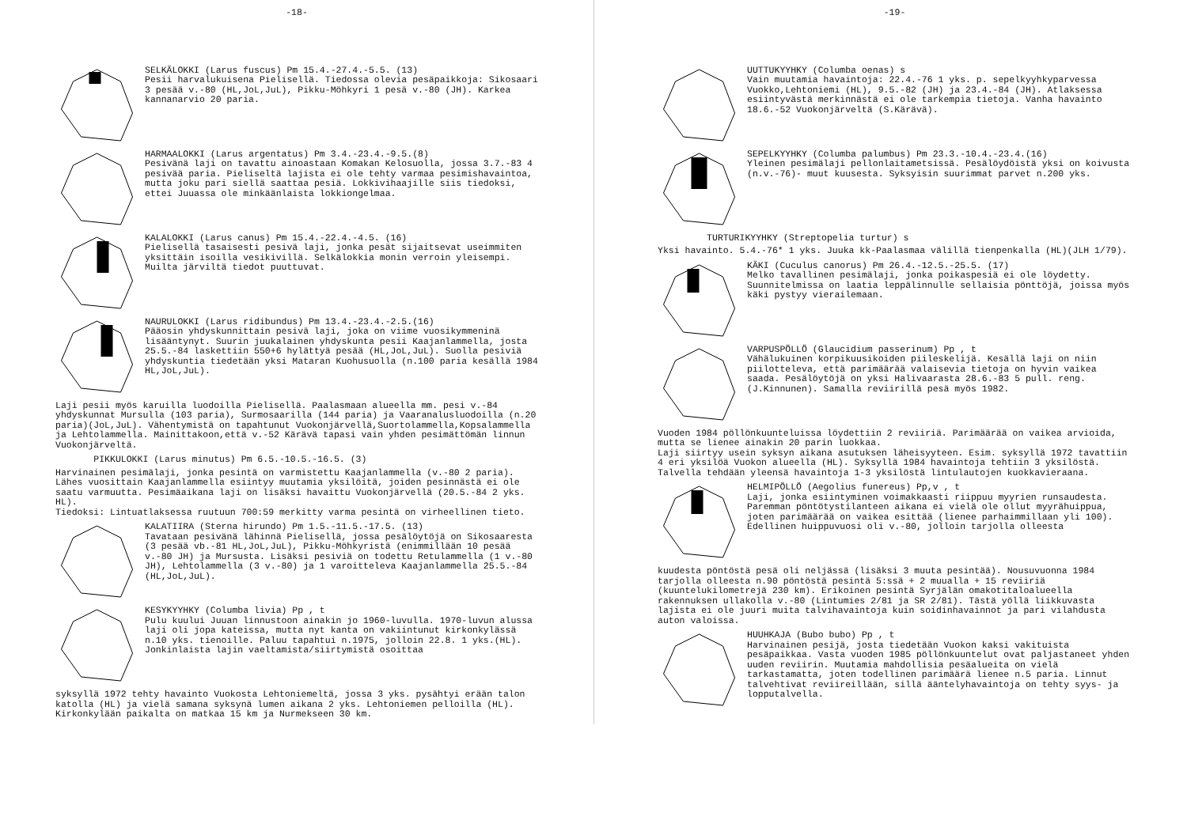-18-
SELKÄLOKKI (Larus fuscus) Pm 15.4.-27.4.-5.5. (13)
Pesii harvalukuisena Pielisellä. Tiedossa olevia pesäpaikkoja: Sikosaari 3 pesää v.-80 (HL,JoL,JuL), Pikku-Möhkyri 1 pesä v.-80 (JH). Karkea kannanarvio 20 paria.
HARMAALOKKI (Larus argentatus) Pm 3.4.-23.4.-9.5.(8)
Pesivänä laji on tavattu ainoastaan Komakan Kelosuolla, jossa 3.7.-83 4 pesivää paria. Pieliseltä lajista ei ole tehty varmaa pesimishavaintoa, mutta joku pari siellä saattaa pesiä. Lokkivihaajille siis tiedoksi, ettei Juuassa ole minkäänlaista lokkiongelmaa.
KALALOKKI (Larus canus) Pm 15.4.-22.4.-4.5. (16)
Pielisellä tasaisesti pesivä laji, jonka pesät sijaitsevat useimmiten yksittäin isoilla vesikivillä. Selkälokkia monin verroin yleisempi. Muilta järviltä tiedot puuttuvat.
NAURULOKKI (Larus ridibundus) Pm 13.4.-23.4.-2.5.(16)
Pääosin yhdyskunnittain pesivä laji, joka on viime vuosikymmeninä lisääntynyt. Suurin juukalainen yhdyskunta pesii Kaajanlammella, josta 25.5.-84 laskettiin 550+6 hylättyä pesää (HL,JoL,JuL). Suolla pesiviä yhdyskuntia tiedetään yksi Mataran Kuohusuolla (n.100 paria kesällä 1984 HL,JoL,JuL).
Laji pesii myös karuilla luodoilla Pielisellä. Paalasmaan alueella mm. pesi v.-84 yhdyskunnat Mursulla (103 paria), Surmosaarilla (144 paria) ja Vaaranalusluodoilla (n.20 paria)(JoL,JuL). Vähentymistä on tapahtunut Vuokonjärvellä,Suortolammella,Kopsalammella ja Lehtolammella. Mainittakoon,että v.-52 Kärävä tapasi vain yhden pesimättömän linnun Vuokonjärveltä.
PIKKULOKKI (Larus minutus) Pm 6.5.-10.5.-16.5. (3)
Harvinainen pesimälaji, jonka pesintä on varmistettu Kaajanlammella (v.-80 2 paria). Lähes vuosittain Kaajanlammella esiintyy muutamia yksilöitä, joiden pesinnästä ei ole saatu varmuutta. Pesimäaikana laji on lisäksi havaittu Vuokonjärvellä (20.5.-84 2 yks. HL).
Tiedoksi: Lintuatlaksessa ruutuun 700:59 merkitty varma pesintä on virheellinen tieto.
KALATIIRA (Sterna hirundo) Pm 1.5.-11.5.-17.5. (13)
Tavataan pesivänä lähinnä Pielisellä, jossa pesälöytöjä on Sikosaaresta (3 pesää vb.-81 HL,JoL,JuL), Pikku-Möhkyristä (enimmillään 10 pesää v.-80 JH) ja Mursusta. Lisäksi pesiviä on todettu Retulammella (1 v.-80 JH), Lehtolammella (3 v.-80) ja 1 varoitteleva Kaajanlammella 25.5.-84 (HL,JoL,JuL).
KESYKYYHKY (Columba livia) Pp , t
Pulu kuului Juuan linnustoon ainakin jo 1960-luvulla. 1970-luvun alussa laji oli jopa kateissa, mutta nyt kanta on vakiintunut kirkonkylässä n.10 yks. tienoille. Paluu tapahtui n.1975, jolloin 22.8. 1 yks.(HL). Jonkinlaista lajin vaeltamista/siirtymistä osoittaa
syksyllä 1972 tehty havainto Vuokosta Lehtoniemeltä, jossa 3 yks. pysähtyi erään talon katolla (HL) ja vielä samana syksynä lumen aikana 2 yks. Lehtoniemen pelloilla (HL). Kirkonkylään paikalta on matkaa 15 km ja Nurmekseen 30 km.
-19-
UUTTUKYYHKY (Columba oenas) s
Vain muutamia havaintoja: 22.4.-76 1 yks. p. sepelkyyhkyparvessa Vuokko,Lehtoniemi (HL), 9.5.-82 (JH) ja 23.4.-84 (JH). Atlaksessa esiintyvästä merkinnästä ei ole tarkempia tietoja. Vanha havainto 18.6.-52 Vuokonjärveltä (S.Kärävä).
SEPELKYYHKY (Columba palumbus) Pm 23.3.-10.4.-23.4.(16)
Yleinen pesimälaji pellonlaitametsissä. Pesälöydöistä yksi on koivusta (n.v.-76)- muut kuusesta. Syksyisin suurimmat parvet n.200 yks.
TURTURIKYYHKY (Streptopelia turtur) s
Yksi havainto. 5.4.-76* 1 yks. Juuka kk-Paalasmaa välillä tienpenkalla (HL)(JLH 1/79).
KÄKI (Cuculus canorus) Pm 26.4.-12.5.-25.5. (17)
Melko tavallinen pesimälaji, jonka poikaspesiä ei ole löydetty.
Suunnitelmissa on laatia leppälinnulle sellaisia pönttöjä, joissa myös käki pystyy vierailemaan.
VARPUSPÖLLÖ (Glaucidium passerinum) Pp , t
Vähälukuinen korpikuusikoiden piileskelijä. Kesällä laji on niin piilotteleva, että parimäärää valaisevia tietoja on hyvin vaikea saada. Pesälöytöjä on yksi Halivaarasta 28.6.-83 5 pull. reng.(J.Kinnunen). Samalla reviirillä pesä myös 1982.
Vuoden 1984 pöllönkuunteluissa löydettiin 2 reviiriä. Parimäärää on vaikea arvioida, mutta se lienee ainakin 20 parin luokkaa.
Laji siirtyy usein syksyn aikana asutuksen läheisyyteen. Esim. syksyllä 1972 tavattiin 4 eri yksilöä Vuokon alueella (HL). Syksyllä 1984 havaintoja tehtiin 3 yksilöstä. Talvella tehdään yleensä havaintoja 1-3 yksilöstä lintulautojen kuokkavieraana.
HELMIPÖLLÖ (Aegolius funereus) Pp,v , t
Laji, jonka esiintyminen voimakkaasti riippuu myyrien runsaudesta. Paremman pöntötystilanteen aikana ei vielä ole ollut myyrähuippua, joten parimäärää on vaikea esittää (lienee parhaimmillaan yli 100). Edellinen huippuvuosi oli v.-80, jolloin tarjolla olleesta
kuudesta pöntöstä pesä oli neljässä (lisäksi 3 muuta pesintää). Nousuvuonna 1984 tarjolla olleesta n.90 pöntöstä pesintä 5:ssä + 2 muualla + 15 reviiriä (kuuntelukilometrejä 230 km). Erikoinen pesintä Syrjälän omakotitaloalueella rakennuksen ullakolla v.-80 (Lintumies 2/81 ja SR 2/81). Tästä yöllä liikkuvasta lajista ei ole juuri muita talvihavaintoja kuin soidinhavainnot ja pari vilahdusta auton valoissa.
HUUHKAJA (Bubo bubo) Pp , t
Harvinainen pesijä, josta tiedetään Vuokon kaksi vakituista pesäpaikkaa. Vasta vuoden 1985 pöllönkuuntelut ovat paljastaneet yhden uuden reviirin. Muutamia mahdollisia pesäalueita on vielä tarkastamatta, joten todellinen parimäärä lienee n.5 paria. Linnut talvehtivat reviireillään, sillä ääntelyhavaintoja on tehty syys- ja lopputalvella.